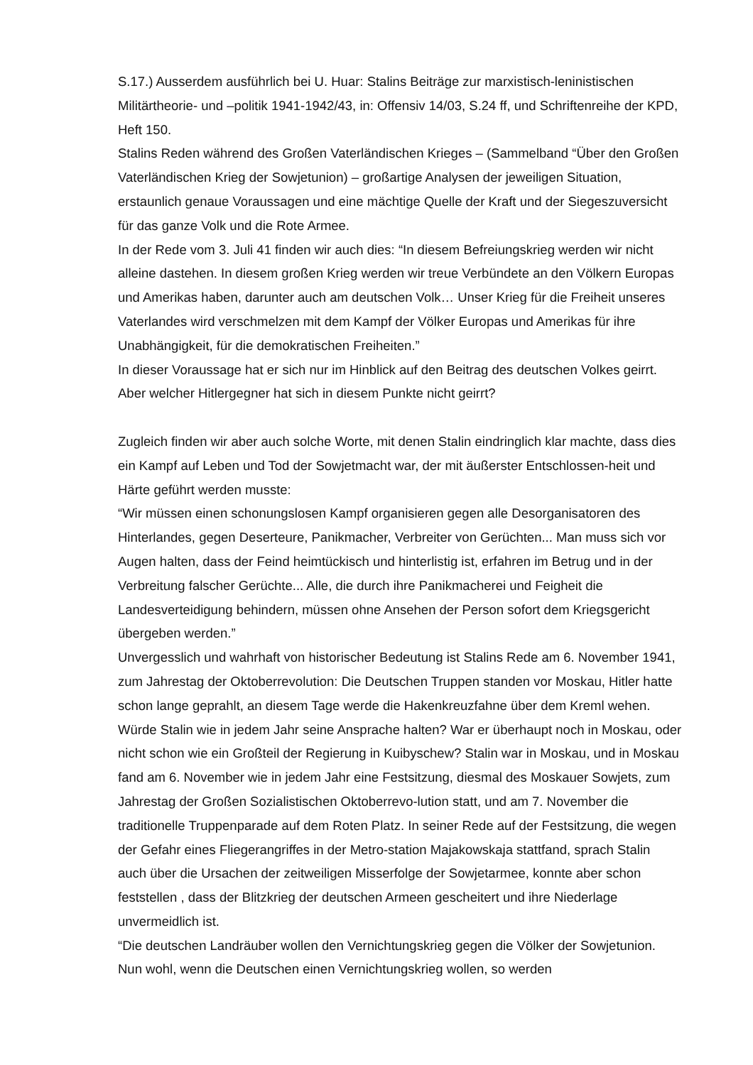S.17.) Ausserdem ausführlich bei U. Huar: Stalins Beiträge zur marxistisch-leninistischen Militärtheorie- und –politik 1941-1942/43, in: Offensiv 14/03, S.24 ff, und Schriftenreihe der KPD, Heft 150.
Stalins Reden während des Großen Vaterländischen Krieges – (Sammelband “Über den Großen Vaterländischen Krieg der Sowjetunion) – großartige Analysen der jeweiligen Situation, erstaunlich genaue Voraussagen und eine mächtige Quelle der Kraft und der Siegeszuversicht für das ganze Volk und die Rote Armee.
In der Rede vom 3. Juli 41 finden wir auch dies: “In diesem Befreiungskrieg werden wir nicht alleine dastehen. In diesem großen Krieg werden wir treue Verbündete an den Völkern Europas und Amerikas haben, darunter auch am deutschen Volk… Unser Krieg für die Freiheit unseres Vaterlandes wird verschmelzen mit dem Kampf der Völker Europas und Amerikas für ihre Unabhängigkeit, für die demokratischen Freiheiten.”
In dieser Voraussage hat er sich nur im Hinblick auf den Beitrag des deutschen Volkes geirrt. Aber welcher Hitlergegner hat sich in diesem Punkte nicht geirrt?
Zugleich finden wir aber auch solche Worte, mit denen Stalin eindringlich klar machte, dass dies ein Kampf auf Leben und Tod der Sowjetmacht war, der mit äußerster Entschlossen-heit und Härte geführt werden musste:
“Wir müssen einen schonungslosen Kampf organisieren gegen alle Desorganisatoren des Hinterlandes, gegen Deserteure, Panikmacher, Verbreiter von Gerüchten... Man muss sich vor Augen halten, dass der Feind heimtückisch und hinterlistig ist, erfahren im Betrug und in der Verbreitung falscher Gerüchte... Alle, die durch ihre Panikmacherei und Feigheit die Landesverteidigung behindern, müssen ohne Ansehen der Person sofort dem Kriegsgericht übergeben werden.”
Unvergesslich und wahrhaft von historischer Bedeutung ist Stalins Rede am 6. November 1941, zum Jahrestag der Oktoberrevolution: Die Deutschen Truppen standen vor Moskau, Hitler hatte schon lange geprahlt, an diesem Tage werde die Hakenkreuzfahne über dem Kreml wehen. Würde Stalin wie in jedem Jahr seine Ansprache halten? War er überhaupt noch in Moskau, oder nicht schon wie ein Großteil der Regierung in Kuibyschew? Stalin war in Moskau, und in Moskau fand am 6. November wie in jedem Jahr eine Festsitzung, diesmal des Moskauer Sowjets, zum Jahrestag der Großen Sozialistischen Oktoberrevo-lution statt, und am 7. November die traditionelle Truppenparade auf dem Roten Platz. In seiner Rede auf der Festsitzung, die wegen der Gefahr eines Fliegerangriffes in der Metro-station Majakowskaja stattfand, sprach Stalin auch über die Ursachen der zeitweiligen Misserfolge der Sowjetarmee, konnte aber schon feststellen , dass der Blitzkrieg der deutschen Armeen gescheitert und ihre Niederlage unvermeidlich ist.
“Die deutschen Landräuber wollen den Vernichtungskrieg gegen die Völker der Sowjetunion. Nun wohl, wenn die Deutschen einen Vernichtungskrieg wollen, so werden